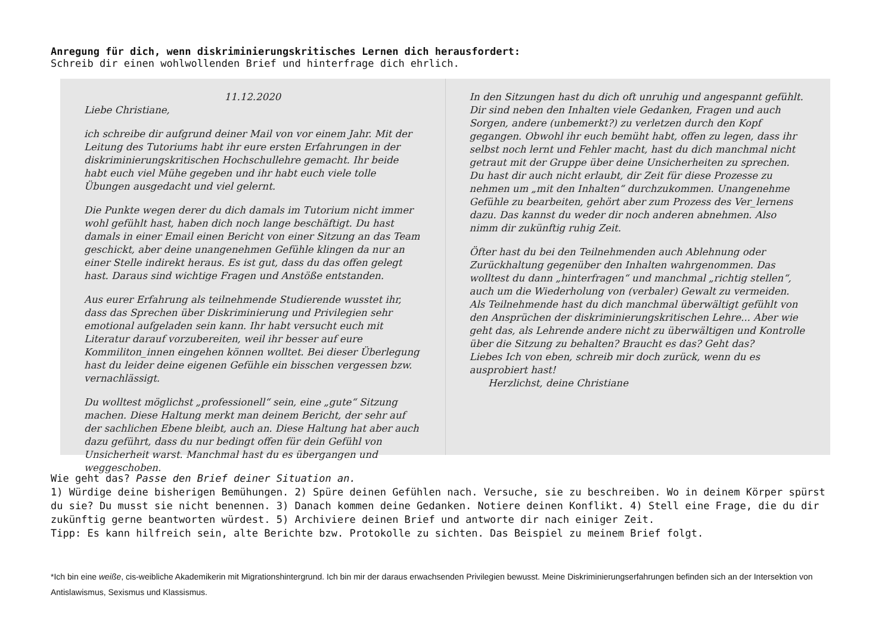Anregung für dich, wenn diskriminierungskritisches Lernen dich herausfordert:
Schreib dir einen wohlwollenden Brief und hinterfrage dich ehrlich.
11.12.2020
Liebe Christiane,
ich schreibe dir aufgrund deiner Mail von vor einem Jahr. Mit der Leitung des Tutoriums habt ihr eure ersten Erfahrungen in der diskriminierungskritischen Hochschullehre gemacht. Ihr beide habt euch viel Mühe gegeben und ihr habt euch viele tolle Übungen ausgedacht und viel gelernt.
Die Punkte wegen derer du dich damals im Tutorium nicht immer wohl gefühlt hast, haben dich noch lange beschäftigt. Du hast damals in einer Email einen Bericht von einer Sitzung an das Team geschickt, aber deine unangenehmen Gefühle klingen da nur an einer Stelle indirekt heraus. Es ist gut, dass du das offen gelegt hast. Daraus sind wichtige Fragen und Anstöße entstanden.
Aus eurer Erfahrung als teilnehmende Studierende wusstet ihr, dass das Sprechen über Diskriminierung und Privilegien sehr emotional aufgeladen sein kann. Ihr habt versucht euch mit Literatur darauf vorzubereiten, weil ihr besser auf eure Kommiliton_innen eingehen können wolltet. Bei dieser Überlegung hast du leider deine eigenen Gefühle ein bisschen vergessen bzw. vernachlässigt.
Du wolltest möglichst „professionell“ sein, eine „gute“ Sitzung machen. Diese Haltung merkt man deinem Bericht, der sehr auf der sachlichen Ebene bleibt, auch an. Diese Haltung hat aber auch dazu geführt, dass du nur bedingt offen für dein Gefühl von Unsicherheit warst. Manchmal hast du es übergangen und weggeschoben.
In den Sitzungen hast du dich oft unruhig und angespannt gefühlt. Dir sind neben den Inhalten viele Gedanken, Fragen und auch Sorgen, andere (unbemerkt?) zu verletzen durch den Kopf gegangen. Obwohl ihr euch bemüht habt, offen zu legen, dass ihr selbst noch lernt und Fehler macht, hast du dich manchmal nicht getraut mit der Gruppe über deine Unsicherheiten zu sprechen. Du hast dir auch nicht erlaubt, dir Zeit für diese Prozesse zu nehmen um „mit den Inhalten“ durchzukommen. Unangenehme Gefühle zu bearbeiten, gehört aber zum Prozess des Ver_lernens dazu. Das kannst du weder dir noch anderen abnehmen. Also nimm dir zukünftig ruhig Zeit.
Öfter hast du bei den Teilnehmenden auch Ablehnung oder Zurückhaltung gegenüber den Inhalten wahrgenommen. Das wolltest du dann „hinterfragen“ und manchmal „richtig stellen“, auch um die Wiederholung von (verbaler) Gewalt zu vermeiden. Als Teilnehmende hast du dich manchmal überwältigt gefühlt von den Ansprüchen der diskriminierungskritischen Lehre... Aber wie geht das, als Lehrende andere nicht zu überwältigen und Kontrolle über die Sitzung zu behalten? Braucht es das? Geht das?
Liebes Ich von eben, schreib mir doch zurück, wenn du es ausprobiert hast!
Herzlichst, deine Christiane
Wie geht das? Passe den Brief deiner Situation an.
1) Würdige deine bisherigen Bemühungen. 2) Spüre deinen Gefühlen nach. Versuche, sie zu beschreiben. Wo in deinem Körper spürst du sie? Du musst sie nicht benennen. 3) Danach kommen deine Gedanken. Notiere deinen Konflikt. 4) Stell eine Frage, die du dir zukünftig gerne beantworten würdest. 5) Archiviere deinen Brief und antworte dir nach einiger Zeit.
Tipp: Es kann hilfreich sein, alte Berichte bzw. Protokolle zu sichten. Das Beispiel zu meinem Brief folgt.
*Ich bin eine weiße, cis-weibliche Akademikerin mit Migrationshintergrund. Ich bin mir der daraus erwachsenden Privilegien bewusst. Meine Diskriminierungserfahrungen befinden sich an der Intersektion von Antislawismus, Sexismus und Klassismus.